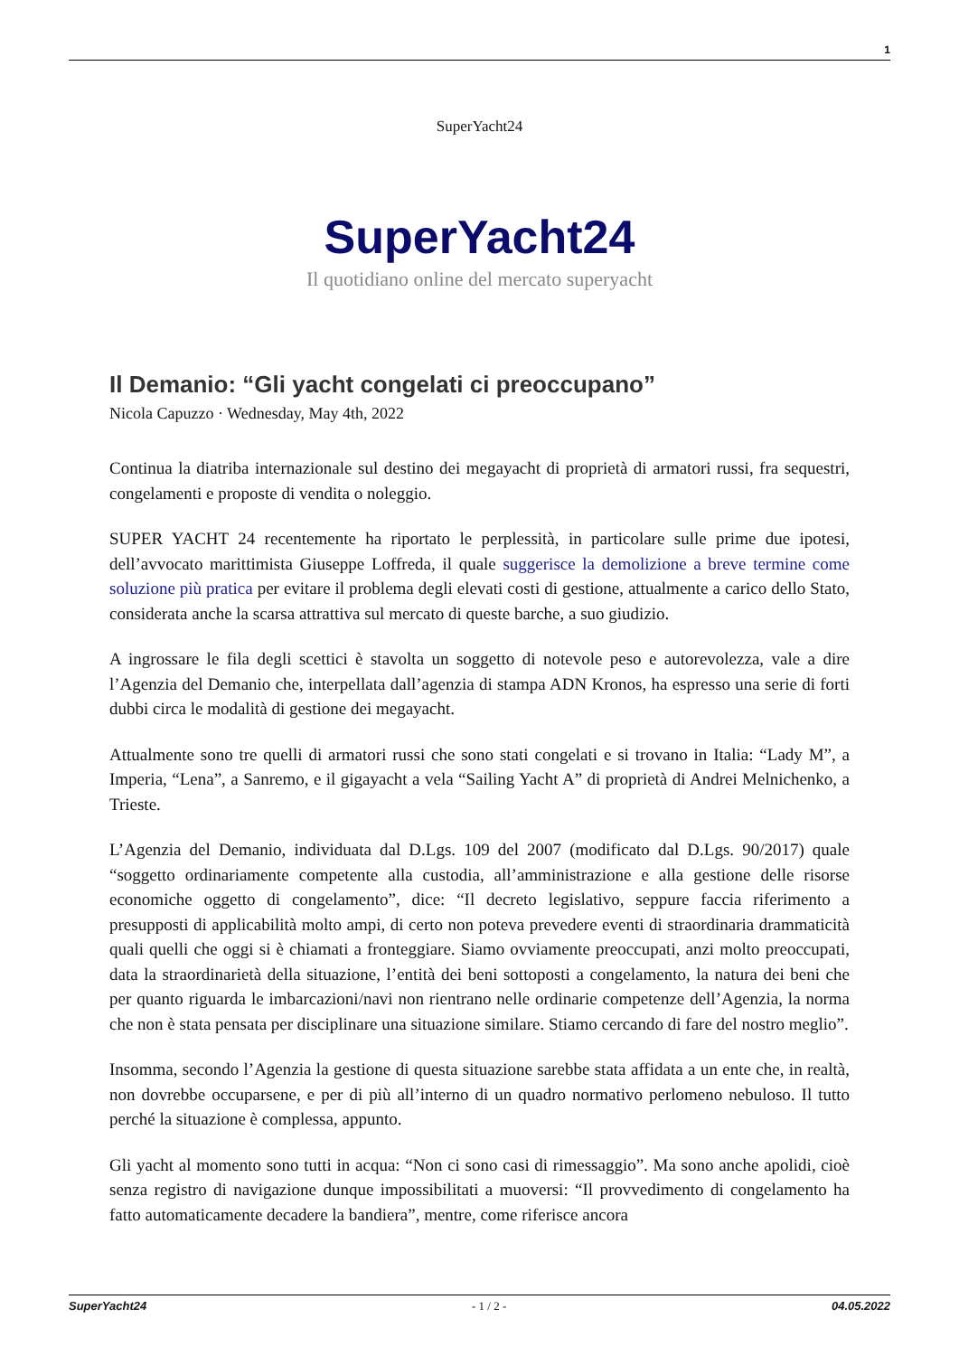1
SuperYacht24
SuperYacht24
Il quotidiano online del mercato superyacht
Il Demanio: “Gli yacht congelati ci preoccupano”
Nicola Capuzzo · Wednesday, May 4th, 2022
Continua la diatriba internazionale sul destino dei megayacht di proprietà di armatori russi, fra sequestri, congelamenti e proposte di vendita o noleggio.
SUPER YACHT 24 recentemente ha riportato le perplessità, in particolare sulle prime due ipotesi, dell’avvocato marittimista Giuseppe Loffreda, il quale suggerisce la demolizione a breve termine come soluzione più pratica per evitare il problema degli elevati costi di gestione, attualmente a carico dello Stato, considerata anche la scarsa attrattiva sul mercato di queste barche, a suo giudizio.
A ingrossare le fila degli scettici è stavolta un soggetto di notevole peso e autorevolezza, vale a dire l’Agenzia del Demanio che, interpellata dall’agenzia di stampa ADN Kronos, ha espresso una serie di forti dubbi circa le modalità di gestione dei megayacht.
Attualmente sono tre quelli di armatori russi che sono stati congelati e si trovano in Italia: “Lady M”, a Imperia, “Lena”, a Sanremo, e il gigayacht a vela “Sailing Yacht A” di proprietà di Andrei Melnichenko, a Trieste.
L’Agenzia del Demanio, individuata dal D.Lgs. 109 del 2007 (modificato dal D.Lgs. 90/2017) quale “soggetto ordinariamente competente alla custodia, all’amministrazione e alla gestione delle risorse economiche oggetto di congelamento”, dice: “Il decreto legislativo, seppure faccia riferimento a presupposti di applicabilità molto ampi, di certo non poteva prevedere eventi di straordinaria drammaticità quali quelli che oggi si è chiamati a fronteggiare. Siamo ovviamente preoccupati, anzi molto preoccupati, data la straordinarietà della situazione, l’entità dei beni sottoposti a congelamento, la natura dei beni che per quanto riguarda le imbarcazioni/navi non rientrano nelle ordinarie competenze dell’Agenzia, la norma che non è stata pensata per disciplinare una situazione similare. Stiamo cercando di fare del nostro meglio”.
Insomma, secondo l’Agenzia la gestione di questa situazione sarebbe stata affidata a un ente che, in realtà, non dovrebbe occuparsene, e per di più all’interno di un quadro normativo perlomeno nebuloso. Il tutto perché la situazione è complessa, appunto.
Gli yacht al momento sono tutti in acqua: “Non ci sono casi di rimessaggio”. Ma sono anche apolidi, cioè senza registro di navigazione dunque impossibilitati a muoversi: “Il provvedimento di congelamento ha fatto automaticamente decadere la bandiera”, mentre, come riferisce ancora
SuperYacht24 - 1 / 2 - 04.05.2022